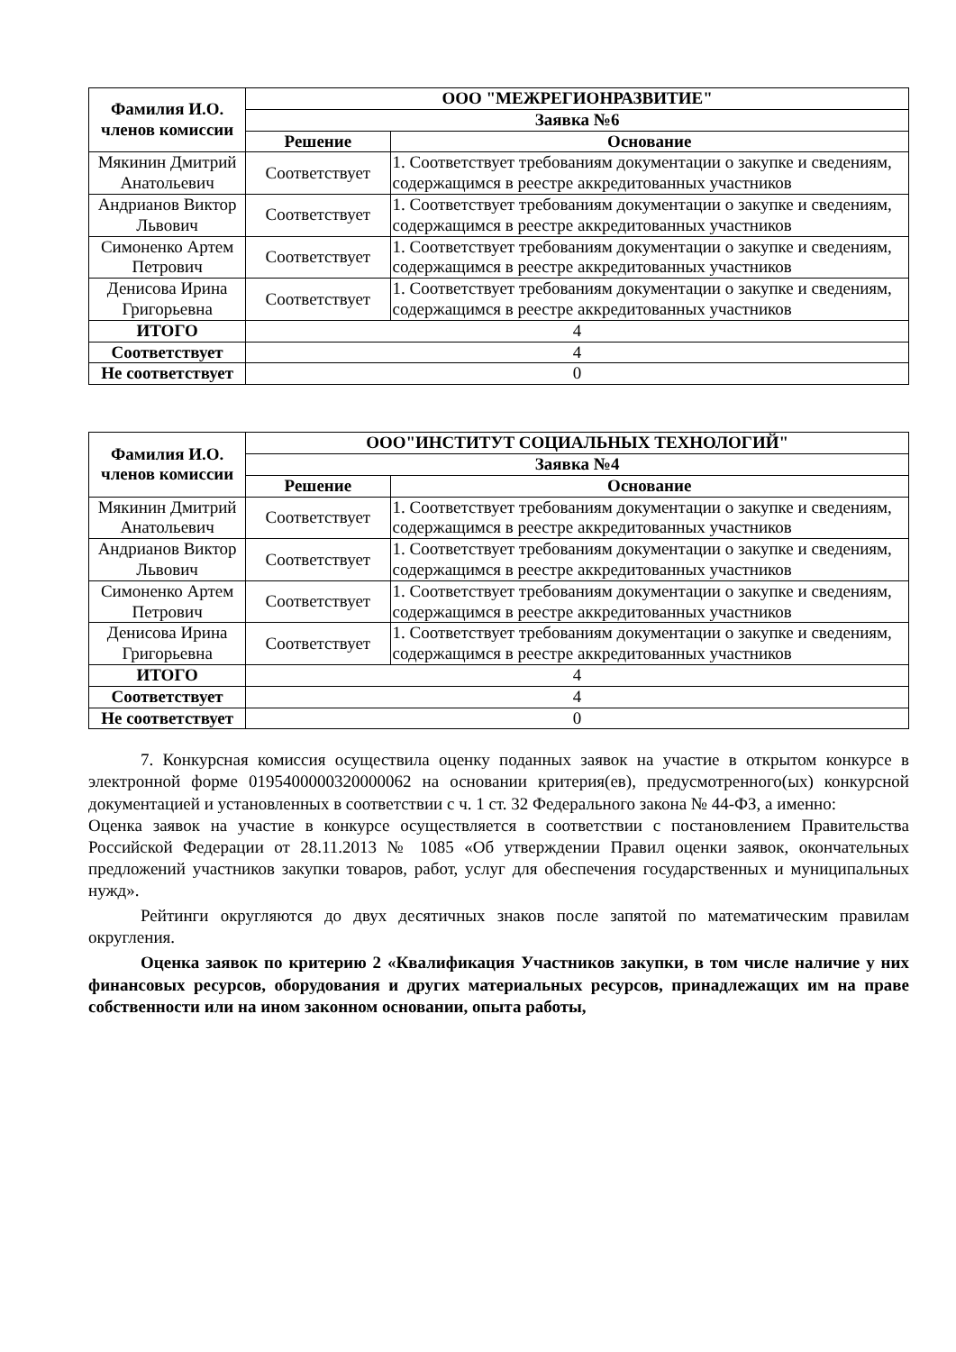| Фамилия И.О. членов комиссии | ООО "МЕЖРЕГИОНРАЗВИТИЕ" | |
| --- | --- | --- |
| | Заявка №6 | |
| | Решение | Основание |
| Мякинин Дмитрий Анатольевич | Соответствует | 1. Соответствует требованиям документации о закупке и сведениям, содержащимся в реестре аккредитованных участников |
| Андрианов Виктор Львович | Соответствует | 1. Соответствует требованиям документации о закупке и сведениям, содержащимся в реестре аккредитованных участников |
| Симоненко Артем Петрович | Соответствует | 1. Соответствует требованиям документации о закупке и сведениям, содержащимся в реестре аккредитованных участников |
| Денисова Ирина Григорьевна | Соответствует | 1. Соответствует требованиям документации о закупке и сведениям, содержащимся в реестре аккредитованных участников |
| ИТОГО | 4 | |
| Соответствует | 4 | |
| Не соответствует | 0 | |
| Фамилия И.О. членов комиссии | ООО"ИНСТИТУТ СОЦИАЛЬНЫХ ТЕХНОЛОГИЙ" | |
| --- | --- | --- |
| | Заявка №4 | |
| | Решение | Основание |
| Мякинин Дмитрий Анатольевич | Соответствует | 1. Соответствует требованиям документации о закупке и сведениям, содержащимся в реестре аккредитованных участников |
| Андрианов Виктор Львович | Соответствует | 1. Соответствует требованиям документации о закупке и сведениям, содержащимся в реестре аккредитованных участников |
| Симоненко Артем Петрович | Соответствует | 1. Соответствует требованиям документации о закупке и сведениям, содержащимся в реестре аккредитованных участников |
| Денисова Ирина Григорьевна | Соответствует | 1. Соответствует требованиям документации о закупке и сведениям, содержащимся в реестре аккредитованных участников |
| ИТОГО | 4 | |
| Соответствует | 4 | |
| Не соответствует | 0 | |
7. Конкурсная комиссия осуществила оценку поданных заявок на участие в открытом конкурсе в электронной форме 0195400000320000062 на основании критерия(ев), предусмотренного(ых) конкурсной документацией и установленных в соответствии с ч. 1 ст. 32 Федерального закона № 44-ФЗ, а именно:
Оценка заявок на участие в конкурсе осуществляется в соответствии с постановлением Правительства Российской Федерации от 28.11.2013 № 1085 «Об утверждении Правил оценки заявок, окончательных предложений участников закупки товаров, работ, услуг для обеспечения государственных и муниципальных нужд».
Рейтинги округляются до двух десятичных знаков после запятой по математическим правилам округления.
Оценка заявок по критерию 2 «Квалификация Участников закупки, в том числе наличие у них финансовых ресурсов, оборудования и других материальных ресурсов, принадлежащих им на праве собственности или на ином законном основании, опыта работы,